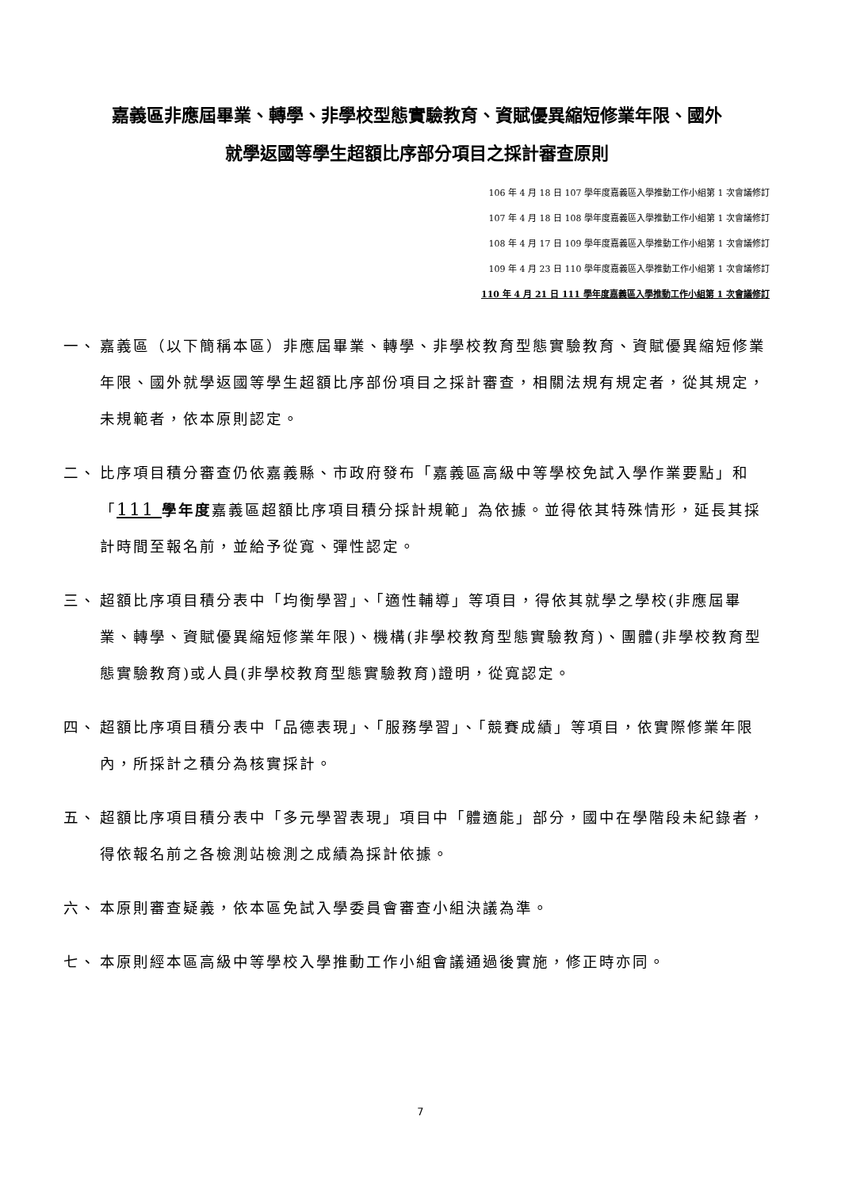嘉義區非應屆畢業、轉學、非學校型態實驗教育、資賦優異縮短修業年限、國外
就學返國等學生超額比序部分項目之採計審查原則
106 年 4 月 18 日 107 學年度嘉義區入學推動工作小組第 1 次會議修訂
107 年 4 月 18 日 108 學年度嘉義區入學推動工作小組第 1 次會議修訂
108 年 4 月 17 日 109 學年度嘉義區入學推動工作小組第 1 次會議修訂
109 年 4 月 23 日 110 學年度嘉義區入學推動工作小組第 1 次會議修訂
110 年 4 月 21 日 111 學年度嘉義區入學推動工作小組第 1 次會議修訂
一、 嘉義區（以下簡稱本區）非應屆畢業、轉學、非學校教育型態實驗教育、資賦優異縮短修業年限、國外就學返國等學生超額比序部份項目之採計審查，相關法規有規定者，從其規定，未規範者，依本原則認定。
二、 比序項目積分審查仍依嘉義縣、市政府發布「嘉義區高級中等學校免試入學作業要點」和「111 學年度嘉義區超額比序項目積分採計規範」為依據。並得依其特殊情形，延長其採計時間至報名前，並給予從寬、彈性認定。
三、 超額比序項目積分表中「均衡學習」、「適性輔導」等項目，得依其就學之學校(非應屆畢業、轉學、資賦優異縮短修業年限)、機構(非學校教育型態實驗教育)、團體(非學校教育型態實驗教育)或人員(非學校教育型態實驗教育)證明，從寬認定。
四、 超額比序項目積分表中「品德表現」、「服務學習」、「競賽成績」等項目，依實際修業年限內，所採計之積分為核實採計。
五、 超額比序項目積分表中「多元學習表現」項目中「體適能」部分，國中在學階段未紀錄者，得依報名前之各檢測站檢測之成績為採計依據。
六、 本原則審查疑義，依本區免試入學委員會審查小組決議為準。
七、 本原則經本區高級中等學校入學推動工作小組會議通過後實施，修正時亦同。
7